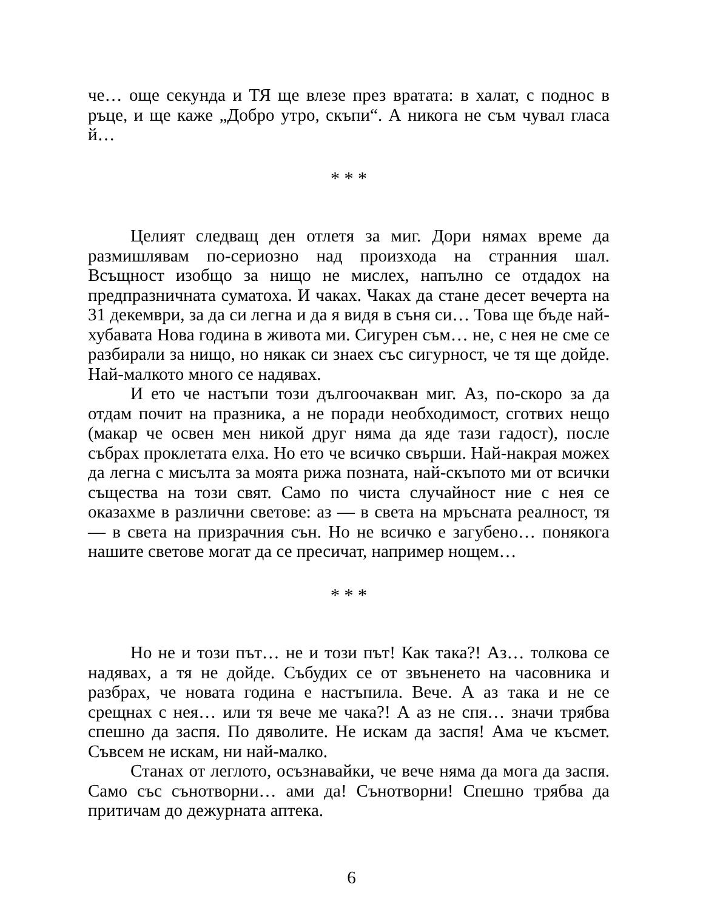че… още секунда и ТЯ ще влезе през вратата: в халат, с поднос в ръце, и ще каже „Добро утро, скъпи“. А никога не съм чувал гласа й…
* * *
Целият следващ ден отлетя за миг. Дори нямах време да размишлявам по-сериозно над произхода на странния шал. Всъщност изобщо за нищо не мислех, напълно се отдадох на предпразничната суматоха. И чаках. Чаках да стане десет вечерта на 31 декември, за да си легна и да я видя в съня си… Това ще бъде най-хубавата Нова година в живота ми. Сигурен съм… не, с нея не сме се разбирали за нищо, но някак си знаех със сигурност, че тя ще дойде. Най-малкото много се надявах.
И ето че настъпи този дългоочакван миг. Аз, по-скоро за да отдам почит на празника, а не поради необходимост, сготвих нещо (макар че освен мен никой друг няма да яде тази гадост), после събрах проклетата елха. Но ето че всичко свърши. Най-накрая можех да легна с мисълта за моята рижа позната, най-скъпото ми от всички същества на този свят. Само по чиста случайност ние с нея се оказахме в различни светове: аз — в света на мръсната реалност, тя — в света на призрачния сън. Но не всичко е загубено… понякога нашите светове могат да се пресичат, например нощем…
* * *
Но не и този път… не и този път! Как така?! Аз… толкова се надявах, а тя не дойде. Събудих се от звъненето на часовника и разбрах, че новата година е настъпила. Вече. А аз така и не се срещнах с нея… или тя вече ме чака?! А аз не спя… значи трябва спешно да заспя. По дяволите. Не искам да заспя! Ама че късмет. Съвсем не искам, ни най-малко.
Станах от леглото, осъзнавайки, че вече няма да мога да заспя. Само със сънотворни… ами да! Сънотворни! Спешно трябва да притичам до дежурната аптека.
6